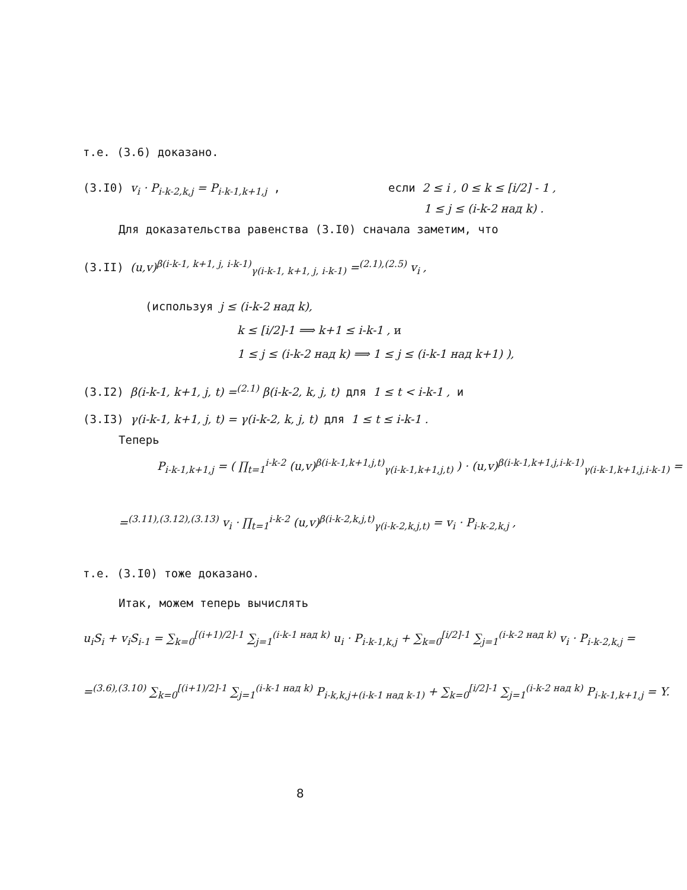т.е. (3.6) доказано.
(3.I0) v<sub>i</sub> · P<sub>i-k-2,k,j</sub> = P<sub>i-k-1,k+1,j</sub> , если 2 ≤ i , 0 ≤ k ≤ [i/2] - 1 ,
1 ≤ j ≤ (i-k-2 над k) .
Для доказательства равенства (3.I0) сначала заметим, что
(3.II) (u,v)<sup>β(i-k-1, k+1, j, i-k-1)</sup><sub>γ(i-k-1, k+1, j, i-k-1)</sub> =<sup>(2.1),(2.5)</sup> v<sub>i</sub> ,
(используя j ≤ (i-k-2 над k),
k ≤ [i/2]-1 ⟹ k+1 ≤ i-k-1 , и
1 ≤ j ≤ (i-k-2 над k) ⟹ 1 ≤ j ≤ (i-k-1 над k+1) ),
(3.I2) β(i-k-1, k+1, j, t) =<sup>(2.1)</sup> β(i-k-2, k, j, t) для 1 ≤ t < i-k-1 , и
(3.I3) γ(i-k-1, k+1, j, t) = γ(i-k-2, k, j, t) для 1 ≤ t ≤ i-k-1 .
Теперь
P<sub>i-k-1,k+1,j</sub> = ( ∏<sub>t=1</sub><sup>i-k-2</sup> (u,v)<sup>β(i-k-1,k+1,j,t)</sup><sub>γ(i-k-1,k+1,j,t)</sub> ) · (u,v)<sup>β(i-k-1,k+1,j,i-k-1)</sup><sub>γ(i-k-1,k+1,j,i-k-1)</sub> =
=<sup>(3.11),(3.12),(3.13)</sup> v<sub>i</sub> · ∏<sub>t=1</sub><sup>i-k-2</sup> (u,v)<sup>β(i-k-2,k,j,t)</sup><sub>γ(i-k-2,k,j,t)</sub> = v<sub>i</sub> · P<sub>i-k-2,k,j</sub> ,
т.е. (3.I0) тоже доказано.
Итак, можем теперь вычислять
u<sub>i</sub>S<sub>i</sub> + v<sub>i</sub>S<sub>i-1</sub> = ∑<sub>k=0</sub><sup>[(i+1)/2]-1</sup> ∑<sub>j=1</sub><sup>(i-k-1 над k)</sup> u<sub>i</sub> · P<sub>i-k-1,k,j</sub> + ∑<sub>k=0</sub><sup>[i/2]-1</sup> ∑<sub>j=1</sub><sup>(i-k-2 над k)</sup> v<sub>i</sub> · P<sub>i-k-2,k,j</sub> =
=<sup>(3.6),(3.10)</sup> ∑<sub>k=0</sub><sup>[(i+1)/2]-1</sup> ∑<sub>j=1</sub><sup>(i-k-1 над k)</sup> P<sub>i-k,k,j+(i-k-1 над k-1)</sub> + ∑<sub>k=0</sub><sup>[i/2]-1</sup> ∑<sub>j=1</sub><sup>(i-k-2 над k)</sup> P<sub>i-k-1,k+1,j</sub> = Y.
8